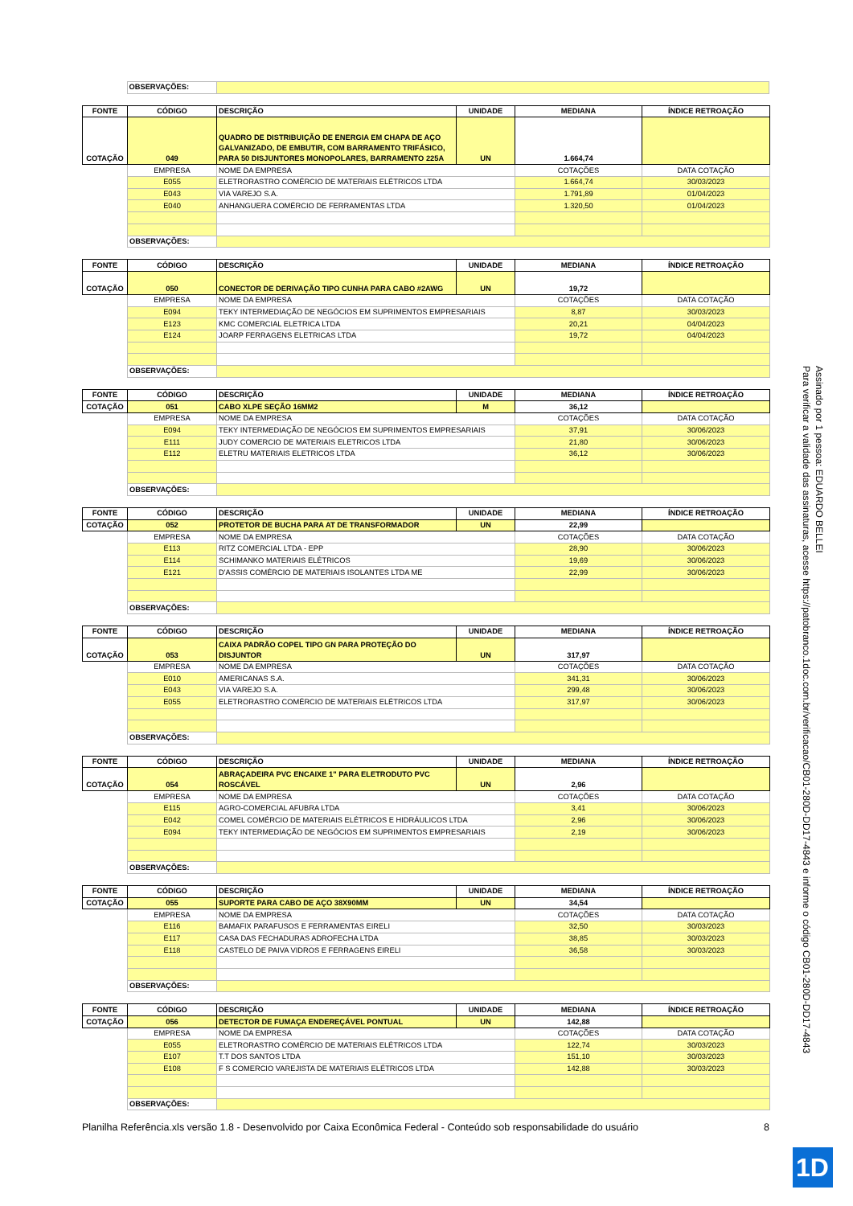| | OBSERVAÇÕES: | |
| FONTE | CÓDIGO | DESCRIÇÃO | UNIDADE | MEDIANA | ÍNDICE RETROAÇÃO |
| --- | --- | --- | --- | --- | --- |
| COTAÇÃO | 049 | QUADRO DE DISTRIBUIÇÃO DE ENERGIA EM CHAPA DE AÇO GALVANIZADO, DE EMBUTIR, COM BARRAMENTO TRIFÁSICO, PARA 50 DISJUNTORES MONOPOLARES, BARRAMENTO 225A | UN | 1.664,74 | |
| | EMPRESA | NOME DA EMPRESA | | COTAÇÕES | DATA COTAÇÃO |
| | E055 | ELETRORASTRO COMÉRCIO DE MATERIAIS ELÉTRICOS LTDA | | 1.664,74 | 30/03/2023 |
| | E043 | VIA VAREJO S.A. | | 1.791,89 | 01/04/2023 |
| | E040 | ANHANGUERA COMÉRCIO DE FERRAMENTAS LTDA | | 1.320,50 | 01/04/2023 |
| | OBSERVAÇÕES: | | | | |
| FONTE | CÓDIGO | DESCRIÇÃO | UNIDADE | MEDIANA | ÍNDICE RETROAÇÃO |
| --- | --- | --- | --- | --- | --- |
| COTAÇÃO | 050 | CONECTOR DE DERIVAÇÃO TIPO CUNHA PARA CABO #2AWG | UN | 19,72 | |
| | EMPRESA | NOME DA EMPRESA | | COTAÇÕES | DATA COTAÇÃO |
| | E094 | TEKY INTERMEDIAÇÃO DE NEGÓCIOS EM SUPRIMENTOS EMPRESARIAIS | | 8,87 | 30/03/2023 |
| | E123 | KMC COMERCIAL ELETRICA LTDA | | 20,21 | 04/04/2023 |
| | E124 | JOARP FERRAGENS ELETRICAS LTDA | | 19,72 | 04/04/2023 |
| | OBSERVAÇÕES: | | | | |
| FONTE | CÓDIGO | DESCRIÇÃO | UNIDADE | MEDIANA | ÍNDICE RETROAÇÃO |
| --- | --- | --- | --- | --- | --- |
| COTAÇÃO | 051 | CABO XLPE SEÇÃO 16MM2 | M | 36,12 | |
| | EMPRESA | NOME DA EMPRESA | | COTAÇÕES | DATA COTAÇÃO |
| | E094 | TEKY INTERMEDIAÇÃO DE NEGÓCIOS EM SUPRIMENTOS EMPRESARIAIS | | 37,91 | 30/06/2023 |
| | E111 | JUDY COMERCIO DE MATERIAIS ELETRICOS LTDA | | 21,80 | 30/06/2023 |
| | E112 | ELETRU MATERIAIS ELETRICOS LTDA | | 36,12 | 30/06/2023 |
| | OBSERVAÇÕES: | | | | |
| FONTE | CÓDIGO | DESCRIÇÃO | UNIDADE | MEDIANA | ÍNDICE RETROAÇÃO |
| --- | --- | --- | --- | --- | --- |
| COTAÇÃO | 052 | PROTETOR DE BUCHA PARA AT DE TRANSFORMADOR | UN | 22,99 | |
| | EMPRESA | NOME DA EMPRESA | | COTAÇÕES | DATA COTAÇÃO |
| | E113 | RITZ COMERCIAL LTDA - EPP | | 28,90 | 30/06/2023 |
| | E114 | SCHIMANKO MATERIAIS ELÉTRICOS | | 19,69 | 30/06/2023 |
| | E121 | D'ASSIS COMÉRCIO DE MATERIAIS ISOLANTES LTDA ME | | 22,99 | 30/06/2023 |
| | OBSERVAÇÕES: | | | | |
| FONTE | CÓDIGO | DESCRIÇÃO | UNIDADE | MEDIANA | ÍNDICE RETROAÇÃO |
| --- | --- | --- | --- | --- | --- |
| COTAÇÃO | 053 | CAIXA PADRÃO COPEL TIPO GN PARA PROTEÇÃO DO DISJUNTOR | UN | 317,97 | |
| | EMPRESA | NOME DA EMPRESA | | COTAÇÕES | DATA COTAÇÃO |
| | E010 | AMERICANAS S.A. | | 341,31 | 30/06/2023 |
| | E043 | VIA VAREJO S.A. | | 299,48 | 30/06/2023 |
| | E055 | ELETRORASTRO COMÉRCIO DE MATERIAIS ELÉTRICOS LTDA | | 317,97 | 30/06/2023 |
| | OBSERVAÇÕES: | | | | |
| FONTE | CÓDIGO | DESCRIÇÃO | UNIDADE | MEDIANA | ÍNDICE RETROAÇÃO |
| --- | --- | --- | --- | --- | --- |
| COTAÇÃO | 054 | ABRAÇADEIRA PVC ENCAIXE 1" PARA ELETRODUTO PVC ROSCÁVEL | UN | 2,96 | |
| | EMPRESA | NOME DA EMPRESA | | COTAÇÕES | DATA COTAÇÃO |
| | E115 | AGRO-COMERCIAL AFUBRA LTDA | | 3,41 | 30/06/2023 |
| | E042 | COMEL COMÉRCIO DE MATERIAIS ELÉTRICOS E HIDRÁULICOS LTDA | | 2,96 | 30/06/2023 |
| | E094 | TEKY INTERMEDIAÇÃO DE NEGÓCIOS EM SUPRIMENTOS EMPRESARIAIS | | 2,19 | 30/06/2023 |
| | OBSERVAÇÕES: | | | | |
| FONTE | CÓDIGO | DESCRIÇÃO | UNIDADE | MEDIANA | ÍNDICE RETROAÇÃO |
| --- | --- | --- | --- | --- | --- |
| COTAÇÃO | 055 | SUPORTE PARA CABO DE AÇO 38X90MM | UN | 34,54 | |
| | EMPRESA | NOME DA EMPRESA | | COTAÇÕES | DATA COTAÇÃO |
| | E116 | BAMAFIX PARAFUSOS E FERRAMENTAS EIRELI | | 32,50 | 30/03/2023 |
| | E117 | CASA DAS FECHADURAS ADROFECHA LTDA | | 38,85 | 30/03/2023 |
| | E118 | CASTELO DE PAIVA VIDROS E FERRAGENS EIRELI | | 36,58 | 30/03/2023 |
| | OBSERVAÇÕES: | | | | |
| FONTE | CÓDIGO | DESCRIÇÃO | UNIDADE | MEDIANA | ÍNDICE RETROAÇÃO |
| --- | --- | --- | --- | --- | --- |
| COTAÇÃO | 056 | DETECTOR DE FUMAÇA ENDEREÇÁVEL PONTUAL | UN | 142,88 | |
| | EMPRESA | NOME DA EMPRESA | | COTAÇÕES | DATA COTAÇÃO |
| | E055 | ELETRORASTRO COMÉRCIO DE MATERIAIS ELÉTRICOS LTDA | | 122,74 | 30/03/2023 |
| | E107 | T.T DOS SANTOS LTDA | | 151,10 | 30/03/2023 |
| | E108 | F S COMERCIO VAREJISTA DE MATERIAIS ELÉTRICOS LTDA | | 142,88 | 30/03/2023 |
| | OBSERVAÇÕES: | | | | |
Planilha Referência.xls versão 1.8 - Desenvolvido por Caixa Econômica Federal - Conteúdo sob responsabilidade do usuário 8
Assinado por 1 pessoa: EDUARDO BELLEI
Para verificar a validade das assinaturas, acesse https://patobranco.1doc.com.br/verificacao/CB01-280D-DD17-4843 e informe o código CB01-280D-DD17-4843
1D